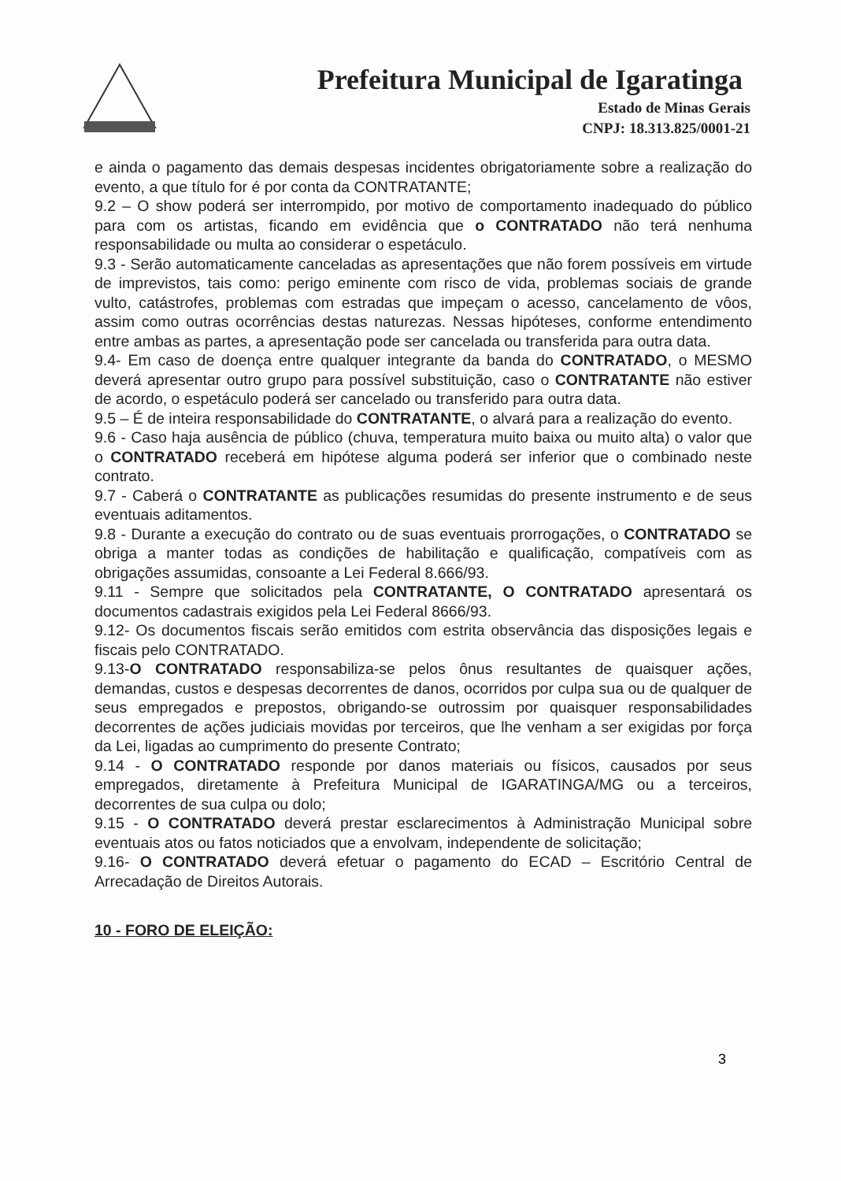Prefeitura Municipal de Igaratinga
Estado de Minas Gerais
CNPJ: 18.313.825/0001-21
e ainda o pagamento das demais despesas incidentes obrigatoriamente sobre a realização do evento, a que título for é por conta da CONTRATANTE;
9.2 – O show poderá ser interrompido, por motivo de comportamento inadequado do público para com os artistas, ficando em evidência que o CONTRATADO não terá nenhuma responsabilidade ou multa ao considerar o espetáculo.
9.3 - Serão automaticamente canceladas as apresentações que não forem possíveis em virtude de imprevistos, tais como: perigo eminente com risco de vida, problemas sociais de grande vulto, catástrofes, problemas com estradas que impeçam o acesso, cancelamento de vôos, assim como outras ocorrências destas naturezas. Nessas hipóteses, conforme entendimento entre ambas as partes, a apresentação pode ser cancelada ou transferida para outra data.
9.4- Em caso de doença entre qualquer integrante da banda do CONTRATADO, o MESMO deverá apresentar outro grupo para possível substituição, caso o CONTRATANTE não estiver de acordo, o espetáculo poderá ser cancelado ou transferido para outra data.
9.5 – É de inteira responsabilidade do CONTRATANTE, o alvará para a realização do evento.
9.6 - Caso haja ausência de público (chuva, temperatura muito baixa ou muito alta) o valor que o CONTRATADO receberá em hipótese alguma poderá ser inferior que o combinado neste contrato.
9.7 - Caberá o CONTRATANTE as publicações resumidas do presente instrumento e de seus eventuais aditamentos.
9.8 - Durante a execução do contrato ou de suas eventuais prorrogações, o CONTRATADO se obriga a manter todas as condições de habilitação e qualificação, compatíveis com as obrigações assumidas, consoante a Lei Federal 8.666/93.
9.11 - Sempre que solicitados pela CONTRATANTE, O CONTRATADO apresentará os documentos cadastrais exigidos pela Lei Federal 8666/93.
9.12- Os documentos fiscais serão emitidos com estrita observância das disposições legais e fiscais pelo CONTRATADO.
9.13-O CONTRATADO responsabiliza-se pelos ônus resultantes de quaisquer ações, demandas, custos e despesas decorrentes de danos, ocorridos por culpa sua ou de qualquer de seus empregados e prepostos, obrigando-se outrossim por quaisquer responsabilidades decorrentes de ações judiciais movidas por terceiros, que lhe venham a ser exigidas por força da Lei, ligadas ao cumprimento do presente Contrato;
9.14 - O CONTRATADO responde por danos materiais ou físicos, causados por seus empregados, diretamente à Prefeitura Municipal de IGARATINGA/MG ou a terceiros, decorrentes de sua culpa ou dolo;
9.15 - O CONTRATADO deverá prestar esclarecimentos à Administração Municipal sobre eventuais atos ou fatos noticiados que a envolvam, independente de solicitação;
9.16- O CONTRATADO deverá efetuar o pagamento do ECAD – Escritório Central de Arrecadação de Direitos Autorais.
10 - FORO DE ELEIÇÃO:
3